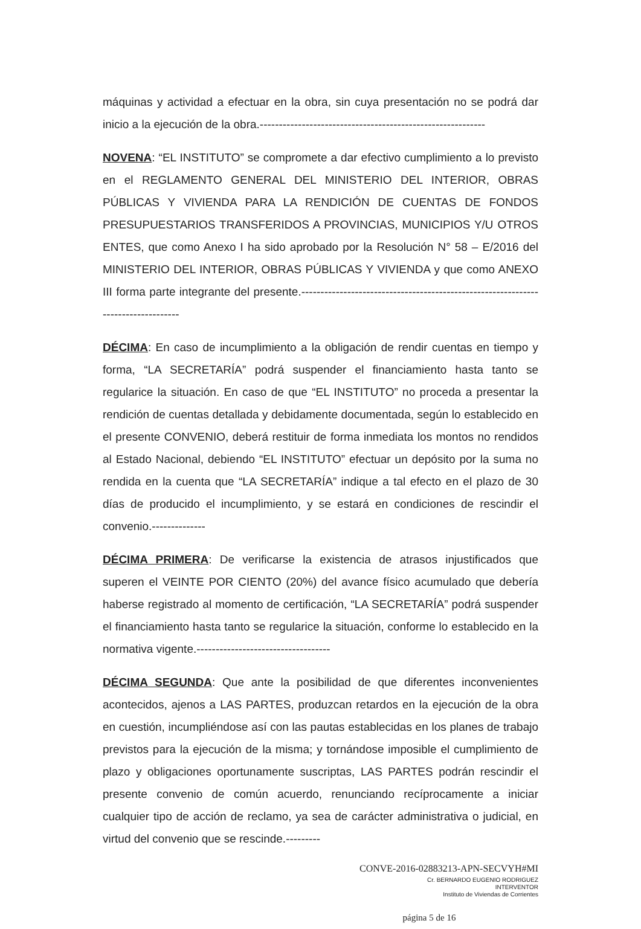máquinas y actividad a efectuar en la obra, sin cuya presentación no se podrá dar inicio a la ejecución de la obra.-----------------------------------------------------------
NOVENA: “EL INSTITUTO” se compromete a dar efectivo cumplimiento a lo previsto en el REGLAMENTO GENERAL DEL MINISTERIO DEL INTERIOR, OBRAS PÚBLICAS Y VIVIENDA PARA LA RENDICIÓN DE CUENTAS DE FONDOS PRESUPUESTARIOS TRANSFERIDOS A PROVINCIAS, MUNICIPIOS Y/U OTROS ENTES, que como Anexo I ha sido aprobado por la Resolución N° 58 – E/2016 del MINISTERIO DEL INTERIOR, OBRAS PÚBLICAS Y VIVIENDA y que como ANEXO III forma parte integrante del presente.----------------------------------------------------------------------------------
DÉCIMA: En caso de incumplimiento a la obligación de rendir cuentas en tiempo y forma, “LA SECRETARÍA” podrá suspender el financiamiento hasta tanto se regularice la situación. En caso de que “EL INSTITUTO” no proceda a presentar la rendición de cuentas detallada y debidamente documentada, según lo establecido en el presente CONVENIO, deberá restituir de forma inmediata los montos no rendidos al Estado Nacional, debiendo “EL INSTITUTO” efectuar un depósito por la suma no rendida en la cuenta que “LA SECRETARÍA” indique a tal efecto en el plazo de 30 días de producido el incumplimiento, y se estará en condiciones de rescindir el convenio.--------------
DÉCIMA PRIMERA: De verificarse la existencia de atrasos injustificados que superen el VEINTE POR CIENTO (20%) del avance físico acumulado que debería haberse registrado al momento de certificación, “LA SECRETARÍA” podrá suspender el financiamiento hasta tanto se regularice la situación, conforme lo establecido en la normativa vigente.-----------------------------------
DÉCIMA SEGUNDA: Que ante la posibilidad de que diferentes inconvenientes acontecidos, ajenos a LAS PARTES, produzcan retardos en la ejecución de la obra en cuestión, incumpliéndose así con las pautas establecidas en los planes de trabajo previstos para la ejecución de la misma; y tornándose imposible el cumplimiento de plazo y obligaciones oportunamente suscriptas, LAS PARTES podrán rescindir el presente convenio de común acuerdo, renunciando recíprocamente a iniciar cualquier tipo de acción de reclamo, ya sea de carácter administrativa o judicial, en virtud del convenio que se rescinde.---------
CONVE-2016-02883213-APN-SECVYH#MI
Cr. BERNARDO EUGENIO RODRIGUEZ
INTERVENTOR
Instituto de Viviendas de Corrientes
página 5 de 16